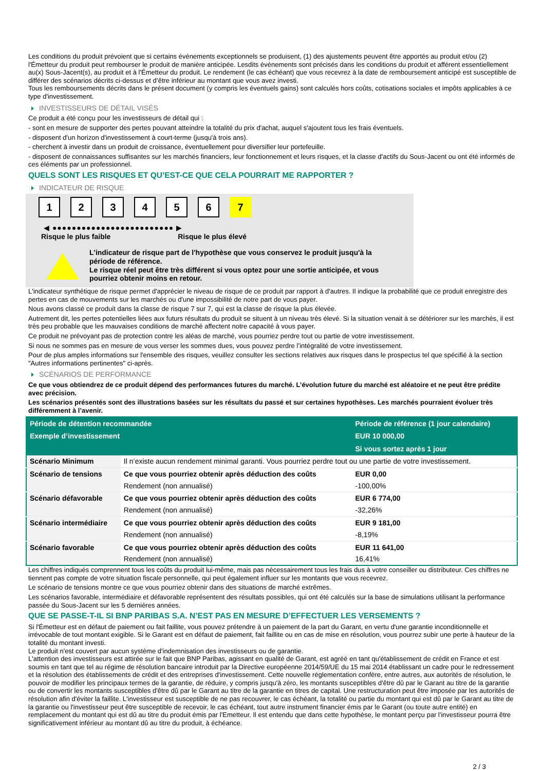Les conditions du produit prévoient que si certains événements exceptionnels se produisent, (1) des ajustements peuvent être apportés au produit et/ou (2) l'Émetteur du produit peut rembourser le produit de manière anticipée. Lesdits événements sont précisés dans les conditions du produit et afférent essentiellement au(x) Sous-Jacent(s), au produit et à l'Émetteur du produit. Le rendement (le cas échéant) que vous recevrez à la date de remboursement anticipé est susceptible de différer des scénarios décrits ci-dessus et d’être inférieur au montant que vous avez investi.
Tous les remboursements décrits dans le présent document (y compris les éventuels gains) sont calculés hors coûts, cotisations sociales et impôts applicables à ce type d'investissement.
INVESTISSEURS DE DÉTAIL VISÉS
Ce produit a été conçu pour les investisseurs de détail qui :
- sont en mesure de supporter des pertes pouvant atteindre la totalité du prix d'achat, auquel s'ajoutent tous les frais éventuels.
- disposent d'un horizon d'investissement à court-terme (jusqu'à trois ans).
- cherchent à investir dans un produit de croissance, éventuellement pour diversifier leur portefeuille.
- disposent de connaissances suffisantes sur les marchés financiers, leur fonctionnement et leurs risques, et la classe d'actifs du Sous-Jacent ou ont été informés de ces éléments par un professionnel.
QUELS SONT LES RISQUES ET QU’EST-CE QUE CELA POURRAIT ME RAPPORTER ?
INDICATEUR DE RISQUE
1 2 3 4 5 6 7
◀ ●●●●●●●●●●●●●●●●●●●●●●●●● ▶
Risque le plus faible Risque le plus élevé
L'indicateur de risque part de l'hypothèse que vous conservez le produit jusqu'à la période de référence.
Le risque réel peut être très différent si vous optez pour une sortie anticipée, et vous pourriez obtenir moins en retour.
L'indicateur synthétique de risque permet d'apprécier le niveau de risque de ce produit par rapport à d'autres. Il indique la probabilité que ce produit enregistre des pertes en cas de mouvements sur les marchés ou d'une impossibilité de notre part de vous payer.
Nous avons classé ce produit dans la classe de risque 7 sur 7, qui est la classe de risque la plus élevée.
Autrement dit, les pertes potentielles liées aux futurs résultats du produit se situent à un niveau très élevé. Si la situation venait à se détériorer sur les marchés, il est très peu probable que les mauvaises conditions de marché affectent notre capacité à vous payer.
Ce produit ne prévoyant pas de protection contre les aléas de marché, vous pourriez perdre tout ou partie de votre investissement.
Si nous ne sommes pas en mesure de vous verser les sommes dues, vous pouvez perdre l’intégralité de votre investissement.
Pour de plus amples informations sur l'ensemble des risques, veuillez consulter les sections relatives aux risques dans le prospectus tel que spécifié à la section "Autres informations pertinentes" ci-après.
SCÉNARIOS DE PERFORMANCE
Ce que vous obtiendrez de ce produit dépend des performances futures du marché. L’évolution future du marché est aléatoire et ne peut être prédite avec précision.
Les scénarios présentés sont des illustrations basées sur les résultats du passé et sur certaines hypothèses. Les marchés pourraient évoluer très différemment à l’avenir.
| Période de détention recommandée | | Période de référence (1 jour calendaire) |
| --- | --- | --- |
| Exemple d’investissement | | EUR 10 000,00 |
| | | Si vous sortez après 1 jour |
| Scénario Minimum | Il n’existe aucun rendement minimal garanti. Vous pourriez perdre tout ou une partie de votre investissement. | |
| Scénario de tensions | Ce que vous pourriez obtenir après déduction des coûts | EUR 0,00 |
| | Rendement (non annualisé) | -100,00% |
| Scénario défavorable | Ce que vous pourriez obtenir après déduction des coûts | EUR 6 774,00 |
| | Rendement (non annualisé) | -32,26% |
| Scénario intermédiaire | Ce que vous pourriez obtenir après déduction des coûts | EUR 9 181,00 |
| | Rendement (non annualisé) | -8,19% |
| Scénario favorable | Ce que vous pourriez obtenir après déduction des coûts | EUR 11 641,00 |
| | Rendement (non annualisé) | 16,41% |
Les chiffres indiqués comprennent tous les coûts du produit lui-même, mais pas nécessairement tous les frais dus à votre conseiller ou distributeur. Ces chiffres ne tiennent pas compte de votre situation fiscale personnelle, qui peut également influer sur les montants que vous recevrez.
Le scénario de tensions montre ce que vous pourriez obtenir dans des situations de marché extrêmes.
Les scénarios favorable, intermédiaire et défavorable représentent des résultats possibles, qui ont été calculés sur la base de simulations utilisant la performance passée du Sous-Jacent sur les 5 dernières années.
QUE SE PASSE-T-IL SI BNP PARIBAS S.A. N’EST PAS EN MESURE D’EFFECTUER LES VERSEMENTS ?
Si l'Émetteur est en défaut de paiement ou fait faillite, vous pouvez prétendre à un paiement de la part du Garant, en vertu d'une garantie inconditionnelle et irrévocable de tout montant exigible. Si le Garant est en défaut de paiement, fait faillite ou en cas de mise en résolution, vous pourrez subir une perte à hauteur de la totalité du montant investi.
Le produit n'est couvert par aucun système d'indemnisation des investisseurs ou de garantie.
L'attention des investisseurs est attirée sur le fait que BNP Paribas, agissant en qualité de Garant, est agréé en tant qu'établissement de crédit en France et est soumis en tant que tel au régime de résolution bancaire introduit par la Directive européenne 2014/59/UE du 15 mai 2014 établissant un cadre pour le redressement et la résolution des établissements de crédit et des entreprises d'investissement. Cette nouvelle réglementation confère, entre autres, aux autorités de résolution, le pouvoir de modifier les principaux termes de la garantie, de réduire, y compris jusqu'à zéro, les montants susceptibles d'être dû par le Garant au titre de la garantie ou de convertir les montants susceptibles d'être dû par le Garant au titre de la garantie en titres de capital. Une restructuration peut être imposée par les autorités de résolution afin d'éviter la faillite. L'investisseur est susceptible de ne pas recouvrer, le cas échéant, la totalité ou partie du montant qui est dû par le Garant au titre de la garantie ou l'investisseur peut être susceptible de recevoir, le cas échéant, tout autre instrument financier émis par le Garant (ou toute autre entité) en remplacement du montant qui est dû au titre du produit émis par l'Emetteur. Il est entendu que dans cette hypothèse, le montant perçu par l'investisseur pourra être significativement inférieur au montant dû au titre du produit, à échéance.
2 / 3